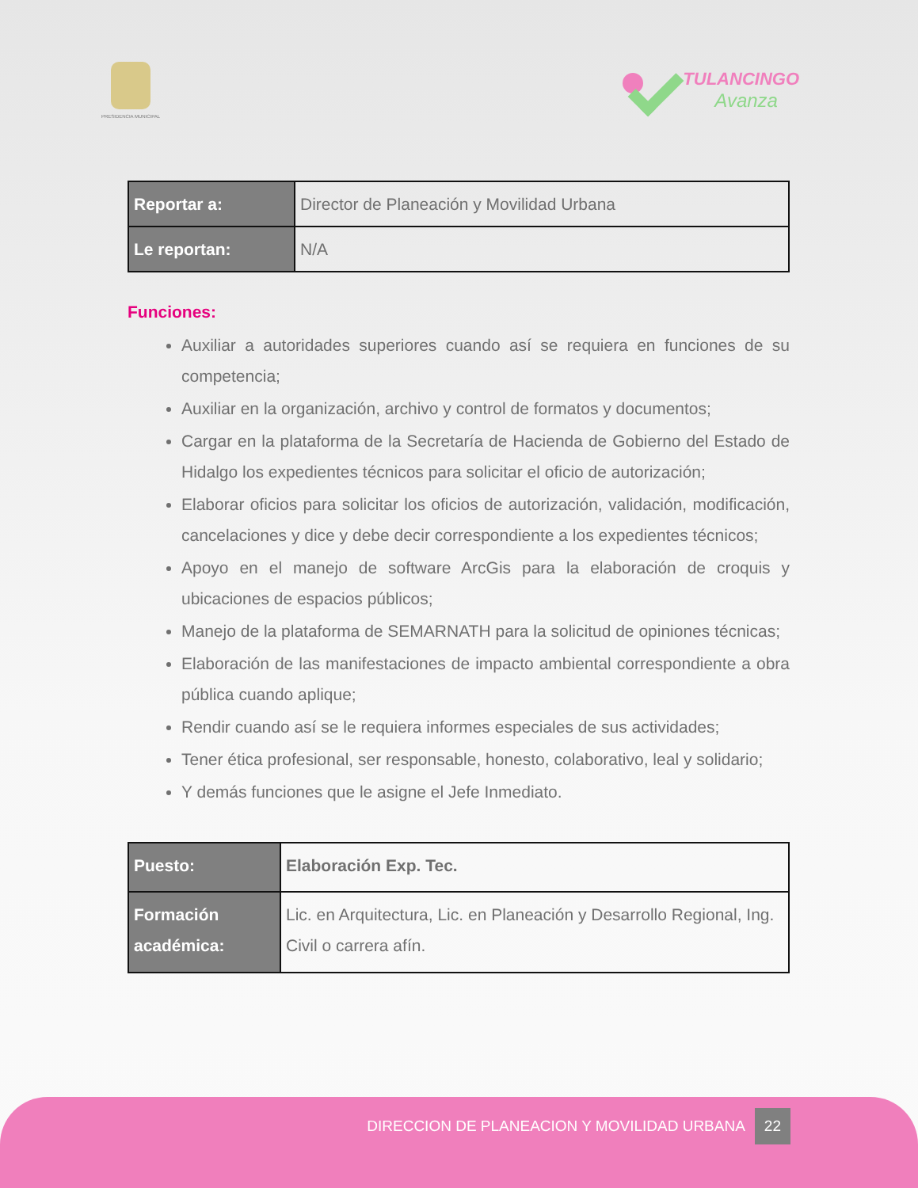PRESIDENCIA MUNICIPAL
TULANCINGO
Avanza
| Reportar a: | Director de Planeación y Movilidad Urbana |
| Le reportan: | N/A |
Funciones:
Auxiliar a autoridades superiores cuando así se requiera en funciones de su competencia;
Auxiliar en la organización, archivo y control de formatos y documentos;
Cargar en la plataforma de la Secretaría de Hacienda de Gobierno del Estado de Hidalgo los expedientes técnicos para solicitar el oficio de autorización;
Elaborar oficios para solicitar los oficios de autorización, validación, modificación, cancelaciones y dice y debe decir correspondiente a los expedientes técnicos;
Apoyo en el manejo de software ArcGis para la elaboración de croquis y ubicaciones de espacios públicos;
Manejo de la plataforma de SEMARNATH para la solicitud de opiniones técnicas;
Elaboración de las manifestaciones de impacto ambiental correspondiente a obra pública cuando aplique;
Rendir cuando así se le requiera informes especiales de sus actividades;
Tener ética profesional, ser responsable, honesto, colaborativo, leal y solidario;
Y demás funciones que le asigne el Jefe Inmediato.
| Puesto: | Elaboración Exp. Tec. |
| Formación académica: | Lic. en Arquitectura, Lic. en Planeación y Desarrollo Regional, Ing. Civil o carrera afín. |
DIRECCION DE PLANEACION Y MOVILIDAD URBANA 22